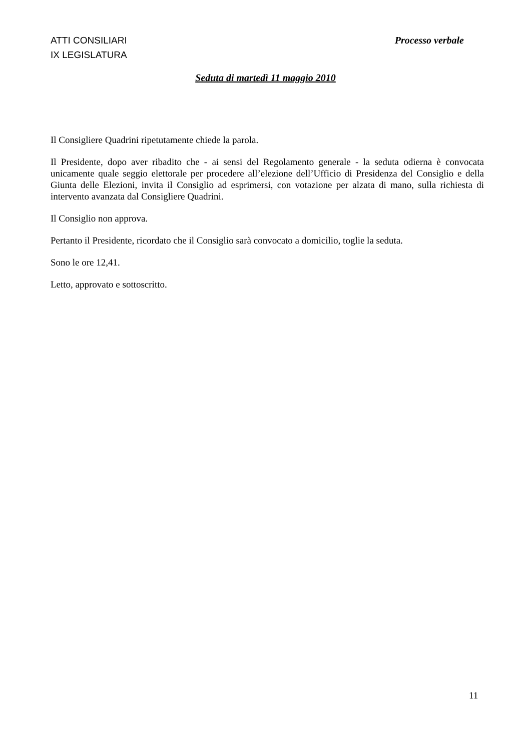ATTI CONSILIARI
IX LEGISLATURA
Processo verbale
Seduta di martedì 11 maggio 2010
Il Consigliere Quadrini ripetutamente chiede la parola.
Il Presidente, dopo aver ribadito che - ai sensi del Regolamento generale - la seduta odierna è convocata unicamente quale seggio elettorale per procedere all’elezione dell’Ufficio di Presidenza del Consiglio e della Giunta delle Elezioni, invita il Consiglio ad esprimersi, con votazione per alzata di mano, sulla richiesta di intervento avanzata dal Consigliere Quadrini.
Il Consiglio non approva.
Pertanto il Presidente, ricordato che il Consiglio sarà convocato a domicilio, toglie la seduta.
Sono le ore 12,41.
Letto, approvato e sottoscritto.
11